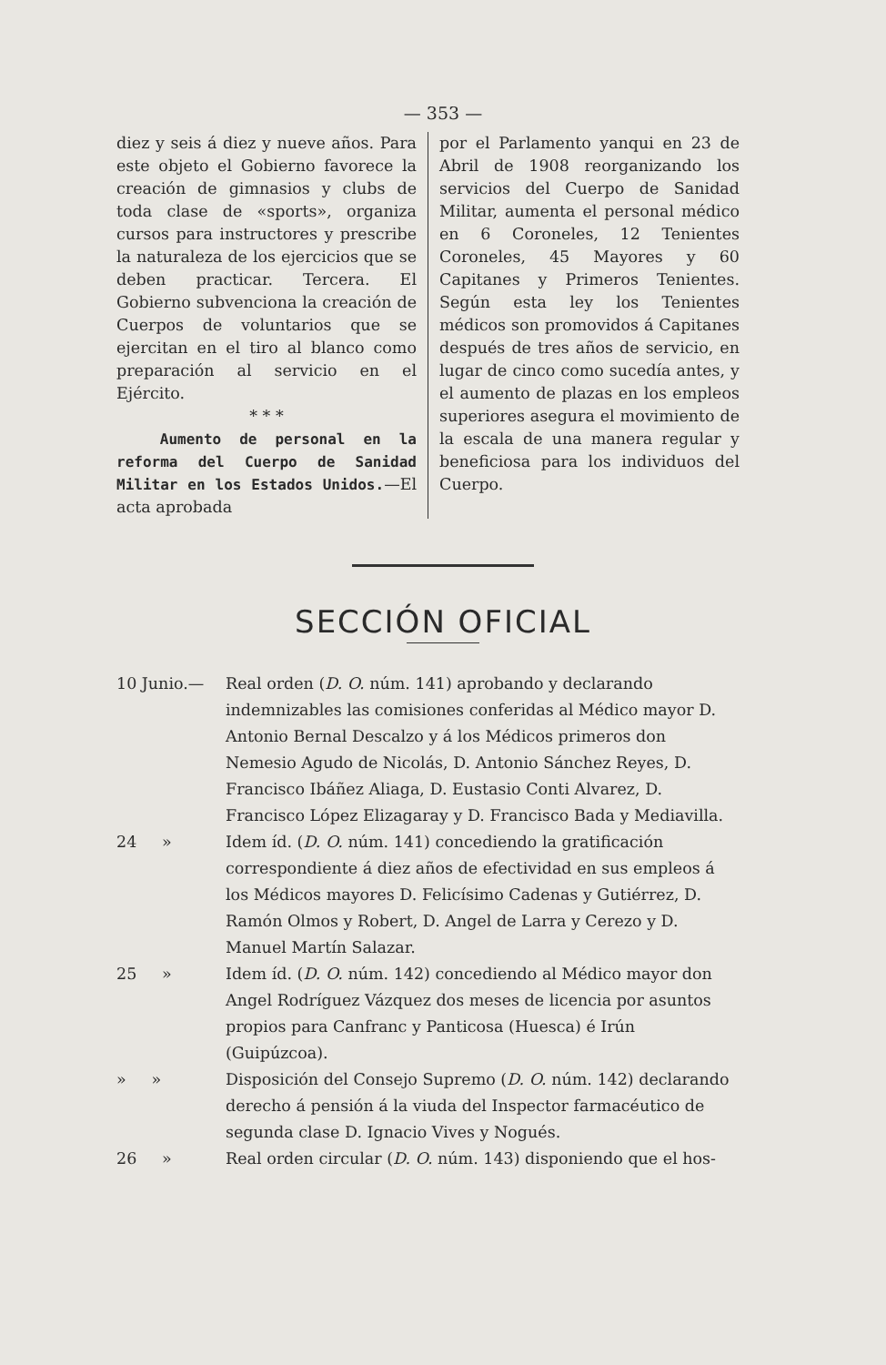— 353 —
diez y seis á diez y nueve años. Para este objeto el Gobierno favorece la creación de gimnasios y clubs de toda clase de «sports», organiza cursos para instructores y prescribe la naturaleza de los ejercicios que se deben practicar. Tercera. El Gobierno subvenciona la creación de Cuerpos de voluntarios que se ejercitan en el tiro al blanco como preparación al servicio en el Ejército.
* * *
Aumento de personal en la reforma del Cuerpo de Sanidad Militar en los Estados Unidos.—El acta aprobada
por el Parlamento yanqui en 23 de Abril de 1908 reorganizando los servicios del Cuerpo de Sanidad Militar, aumenta el personal médico en 6 Coroneles, 12 Tenientes Coroneles, 45 Mayores y 60 Capitanes y Primeros Tenientes. Según esta ley los Tenientes médicos son promovidos á Capitanes después de tres años de servicio, en lugar de cinco como sucedía antes, y el aumento de plazas en los empleos superiores asegura el movimiento de la escala de una manera regular y beneficiosa para los individuos del Cuerpo.
SECCIÓN OFICIAL
10 Junio.— Real orden (D. O. núm. 141) aprobando y declarando indemnizables las comisiones conferidas al Médico mayor D. Antonio Bernal Descalzo y á los Médicos primeros don Nemesio Agudo de Nicolás, D. Antonio Sánchez Reyes, D. Francisco Ibáñez Aliaga, D. Eustasio Conti Alvarez, D. Francisco López Elizagaray y D. Francisco Bada y Mediavilla.
24 » Idem íd. (D. O. núm. 141) concediendo la gratificación correspondiente á diez años de efectividad en sus empleos á los Médicos mayores D. Felicísimo Cadenas y Gutiérrez, D. Ramón Olmos y Robert, D. Angel de Larra y Cerezo y D. Manuel Martín Salazar.
25 » Idem íd. (D. O. núm. 142) concediendo al Médico mayor don Angel Rodríguez Vázquez dos meses de licencia por asuntos propios para Canfranc y Panticosa (Huesca) é Irún (Guipúzcoa).
» » Disposición del Consejo Supremo (D. O. núm. 142) declarando derecho á pensión á la viuda del Inspector farmacéutico de segunda clase D. Ignacio Vives y Nogués.
26 » Real orden circular (D. O. núm. 143) disponiendo que el hos-